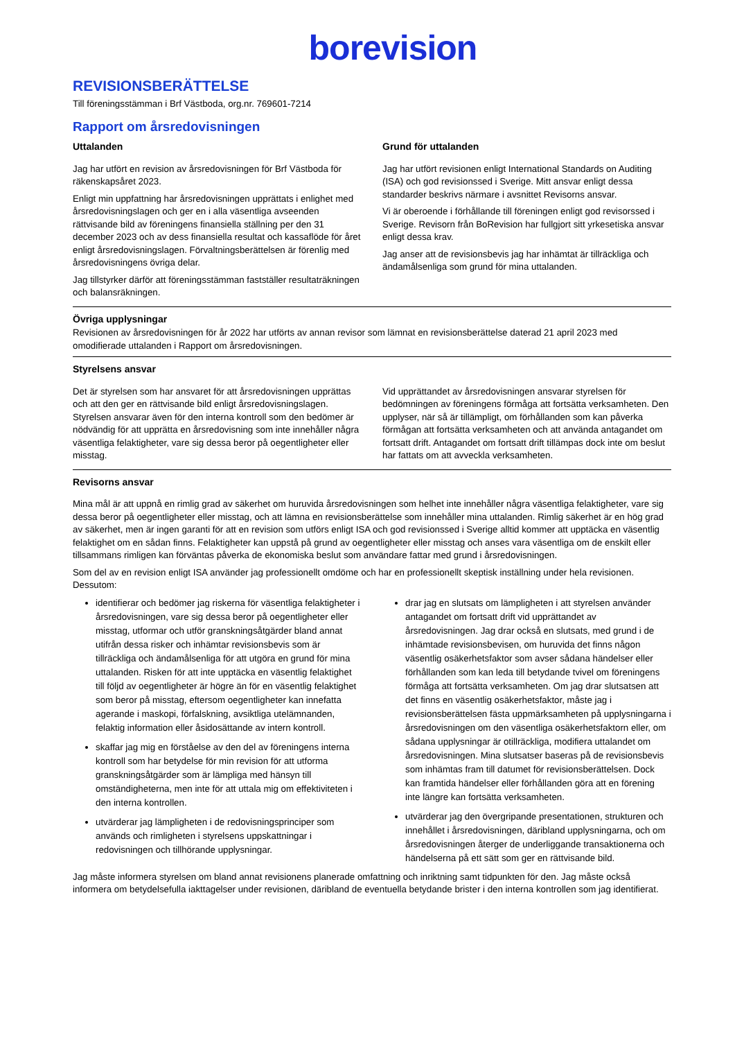borevision
REVISIONSBERÄTTELSE
Till föreningsstämman i Brf Västboda, org.nr. 769601-7214
Rapport om årsredovisningen
Uttalanden
Jag har utfört en revision av årsredovisningen för Brf Västboda för räkenskapsåret 2023.
Enligt min uppfattning har årsredovisningen upprättats i enlighet med årsredovisningslagen och ger en i alla väsentliga avseenden rättvisande bild av föreningens finansiella ställning per den 31 december 2023 och av dess finansiella resultat och kassaflöde för året enligt årsredovisningslagen. Förvaltningsberättelsen är förenlig med årsredovisningens övriga delar.
Jag tillstyrker därför att föreningsstämman fastställer resultaträkningen och balansräkningen.
Grund för uttalanden
Jag har utfört revisionen enligt International Standards on Auditing (ISA) och god revisionssed i Sverige. Mitt ansvar enligt dessa standarder beskrivs närmare i avsnittet Revisorns ansvar.
Vi är oberoende i förhållande till föreningen enligt god revisorssed i Sverige. Revisorn från BoRevision har fullgjort sitt yrkesetiska ansvar enligt dessa krav.
Jag anser att de revisionsbevis jag har inhämtat är tillräckliga och ändamålsenliga som grund för mina uttalanden.
Övriga upplysningar
Revisionen av årsredovisningen för år 2022 har utförts av annan revisor som lämnat en revisionsberättelse daterad 21 april 2023 med omodifierade uttalanden i Rapport om årsredovisningen.
Styrelsens ansvar
Det är styrelsen som har ansvaret för att årsredovisningen upprättas och att den ger en rättvisande bild enligt årsredovisningslagen. Styrelsen ansvarar även för den interna kontroll som den bedömer är nödvändig för att upprätta en årsredovisning som inte innehåller några väsentliga felaktigheter, vare sig dessa beror på oegentligheter eller misstag.
Vid upprättandet av årsredovisningen ansvarar styrelsen för bedömningen av föreningens förmåga att fortsätta verksamheten. Den upplyser, när så är tillämpligt, om förhållanden som kan påverka förmågan att fortsätta verksamheten och att använda antagandet om fortsatt drift. Antagandet om fortsatt drift tillämpas dock inte om beslut har fattats om att avveckla verksamheten.
Revisorns ansvar
Mina mål är att uppnå en rimlig grad av säkerhet om huruvida årsredovisningen som helhet inte innehåller några väsentliga felaktigheter, vare sig dessa beror på oegentligheter eller misstag, och att lämna en revisionsberättelse som innehåller mina uttalanden. Rimlig säkerhet är en hög grad av säkerhet, men är ingen garanti för att en revision som utförs enligt ISA och god revisionssed i Sverige alltid kommer att upptäcka en väsentlig felaktighet om en sådan finns. Felaktigheter kan uppstå på grund av oegentligheter eller misstag och anses vara väsentliga om de enskilt eller tillsammans rimligen kan förväntas påverka de ekonomiska beslut som användare fattar med grund i årsredovisningen.
Som del av en revision enligt ISA använder jag professionellt omdöme och har en professionellt skeptisk inställning under hela revisionen. Dessutom:
identifierar och bedömer jag riskerna för väsentliga felaktigheter i årsredovisningen, vare sig dessa beror på oegentligheter eller misstag, utformar och utför granskningsåtgärder bland annat utifrån dessa risker och inhämtar revisionsbevis som är tillräckliga och ändamålsenliga för att utgöra en grund för mina uttalanden. Risken för att inte upptäcka en väsentlig felaktighet till följd av oegentligheter är högre än för en väsentlig felaktighet som beror på misstag, eftersom oegentligheter kan innefatta agerande i maskopi, förfalskning, avsiktliga utelämnanden, felaktig information eller åsidosättande av intern kontroll.
skaffar jag mig en förståelse av den del av föreningens interna kontroll som har betydelse för min revision för att utforma granskningsåtgärder som är lämpliga med hänsyn till omständigheterna, men inte för att uttala mig om effektiviteten i den interna kontrollen.
utvärderar jag lämpligheten i de redovisningsprinciper som används och rimligheten i styrelsens uppskattningar i redovisningen och tillhörande upplysningar.
drar jag en slutsats om lämpligheten i att styrelsen använder antagandet om fortsatt drift vid upprättandet av årsredovisningen. Jag drar också en slutsats, med grund i de inhämtade revisionsbevisen, om huruvida det finns någon väsentlig osäkerhetsfaktor som avser sådana händelser eller förhållanden som kan leda till betydande tvivel om föreningens förmåga att fortsätta verksamheten. Om jag drar slutsatsen att det finns en väsentlig osäkerhetsfaktor, måste jag i revisionsberättelsen fästa uppmärksamheten på upplysningarna i årsredovisningen om den väsentliga osäkerhetsfaktorn eller, om sådana upplysningar är otillräckliga, modifiera uttalandet om årsredovisningen. Mina slutsatser baseras på de revisionsbevis som inhämtas fram till datumet för revisionsberättelsen. Dock kan framtida händelser eller förhållanden göra att en förening inte längre kan fortsätta verksamheten.
utvärderar jag den övergripande presentationen, strukturen och innehållet i årsredovisningen, däribland upplysningarna, och om årsredovisningen återger de underliggande transaktionerna och händelserna på ett sätt som ger en rättvisande bild.
Jag måste informera styrelsen om bland annat revisionens planerade omfattning och inriktning samt tidpunkten för den. Jag måste också informera om betydelsefulla iakttagelser under revisionen, däribland de eventuella betydande brister i den interna kontrollen som jag identifierat.